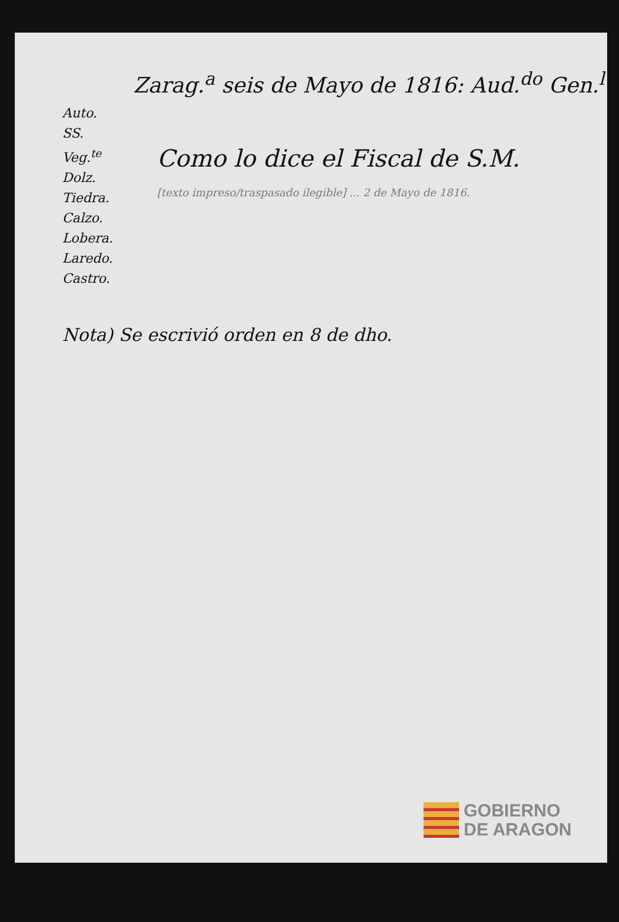Zarag.<sup>a</sup> seis de Mayo de 1816: Aud.<sup>do</sup> Gen.<sup>l</sup>
Auto.
SS.
Veg.<sup>te</sup>
Dolz.
Tiedra.
Calzo.
Lobera.
Laredo.
Castro.
Como lo dice el Fiscal de S.M.
[texto impreso/traspasado ilegible] ... 2 de Mayo de 1816.
Nota) Se escrivió orden en 8 de dho.
GOBIERNO
DE ARAGON